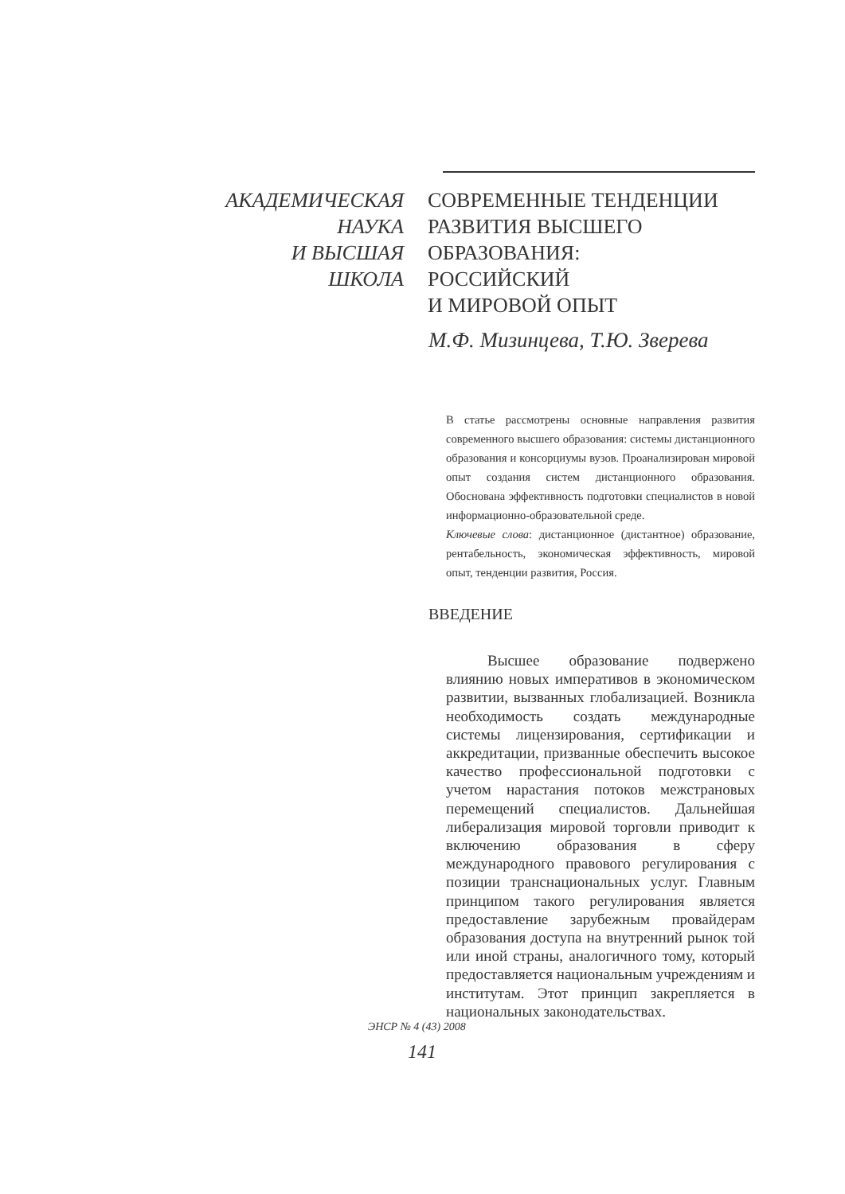АКАДЕМИЧЕСКАЯ
НАУКА
И ВЫСШАЯ
ШКОЛА
СОВРЕМЕННЫЕ ТЕНДЕНЦИИ
РАЗВИТИЯ ВЫСШЕГО
ОБРАЗОВАНИЯ:
РОССИЙСКИЙ
И МИРОВОЙ ОПЫТ
М.Ф. Мизинцева, Т.Ю. Зверева
В статье рассмотрены основные направления развития современного высшего образования: системы дистанционного образования и консорциумы вузов. Проанализирован мировой опыт создания систем дистанционного образования. Обоснована эффективность подготовки специалистов в новой информационно-образовательной среде.
Ключевые слова: дистанционное (дистантное) образование, рентабельность, экономическая эффективность, мировой опыт, тенденции развития, Россия.
ВВЕДЕНИЕ
Высшее образование подвержено влиянию новых императивов в экономическом развитии, вызванных глобализацией. Возникла необходимость создать международные системы лицензирования, сертификации и аккредитации, призванные обеспечить высокое качество профессиональной подготовки с учетом нарастания потоков межстрановых перемещений специалистов. Дальнейшая либерализация мировой торговли приводит к включению образования в сферу международного правового регулирования с позиции транснациональных услуг. Главным принципом такого регулирования является предоставление зарубежным провайдерам образования доступа на внутренний рынок той или иной страны, аналогичного тому, который предоставляется национальным учреждениям и институтам. Этот принцип закрепляется в национальных законодательствах.
ЭНСР № 4 (43) 2008
141